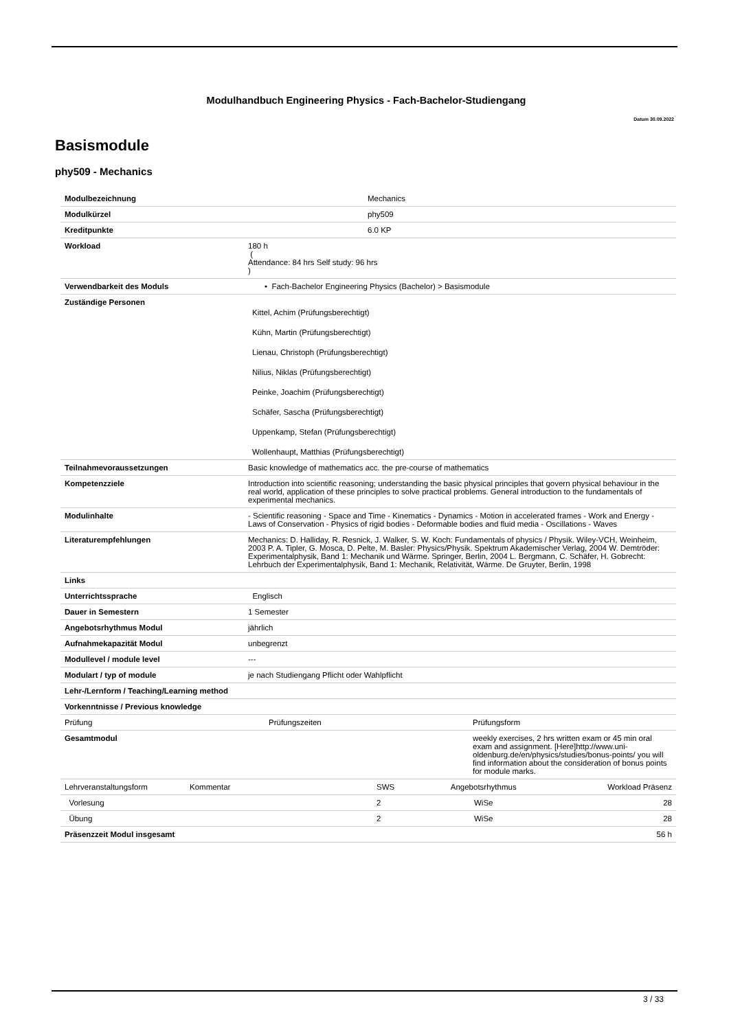Modulhandbuch Engineering Physics - Fach-Bachelor-Studiengang
Datum 30.09.2022
Basismodule
phy509 - Mechanics
| Modulbezeichnung | Mechanics |
| Modulkürzel | phy509 |
| Kreditpunkte | 6.0 KP |
| Workload | 180 h ( Attendance: 84 hrs Self study: 96 hrs ) |
| Verwendbarkeit des Moduls | • Fach-Bachelor Engineering Physics (Bachelor) > Basismodule |
| Zuständige Personen | Kittel, Achim (Prüfungsberechtigt) Kühn, Martin (Prüfungsberechtigt) Lienau, Christoph (Prüfungsberechtigt) Nilius, Niklas (Prüfungsberechtigt) Peinke, Joachim (Prüfungsberechtigt) Schäfer, Sascha (Prüfungsberechtigt) Uppenkamp, Stefan (Prüfungsberechtigt) Wollenhaupt, Matthias (Prüfungsberechtigt) |
| Teilnahmevoraussetzungen | Basic knowledge of mathematics acc. the pre-course of mathematics |
| Kompetenzziele | Introduction into scientific reasoning; understanding the basic physical principles that govern physical behaviour in the real world, application of these principles to solve practical problems. General introduction to the fundamentals of experimental mechanics. |
| Modulinhalte | - Scientific reasoning - Space and Time - Kinematics - Dynamics - Motion in accelerated frames - Work and Energy - Laws of Conservation - Physics of rigid bodies - Deformable bodies and fluid media - Oscillations - Waves |
| Literaturempfehlungen | Mechanics: D. Halliday, R. Resnick, J. Walker, S. W. Koch: Fundamentals of physics / Physik. Wiley-VCH, Weinheim, 2003 P. A. Tipler, G. Mosca, D. Pelte, M. Basler: Physics/Physik. Spektrum Akademischer Verlag, 2004 W. Demtröder: Experimentalphysik, Band 1: Mechanik und Wärme. Springer, Berlin, 2004 L. Bergmann, C. Schäfer, H. Gobrecht: Lehrbuch der Experimentalphysik, Band 1: Mechanik, Relativität, Wärme. De Gruyter, Berlin, 1998 |
| Links | |
| Unterrichtssprache | Englisch |
| Dauer in Semestern | 1 Semester |
| Angebotsrhythmus Modul | jährlich |
| Aufnahmekapazität Modul | unbegrenzt |
| Modullevel / module level | --- |
| Modulart / typ of module | je nach Studiengang Pflicht oder Wahlpflicht |
| Lehr-/Lernform / Teaching/Learning method | |
| Vorkenntnisse / Previous knowledge | |
| Prüfung | Prüfungszeiten | Prüfungsform |
| Gesamtmodul | | weekly exercises, 2 hrs written exam or 45 min oral exam and assignment. [Here]http://www.uni-oldenburg.de/en/physics/studies/bonus-points/ you will find information about the consideration of bonus points for module marks. |
| Lehrveranstaltungsform | Kommentar | SWS | Angebotsrhythmus | Workload Präsenz |
| Vorlesung | | 2 | WiSe | 28 |
| Übung | | 2 | WiSe | 28 |
| Präsenzzeit Modul insgesamt | | | | 56 h |
3 / 33